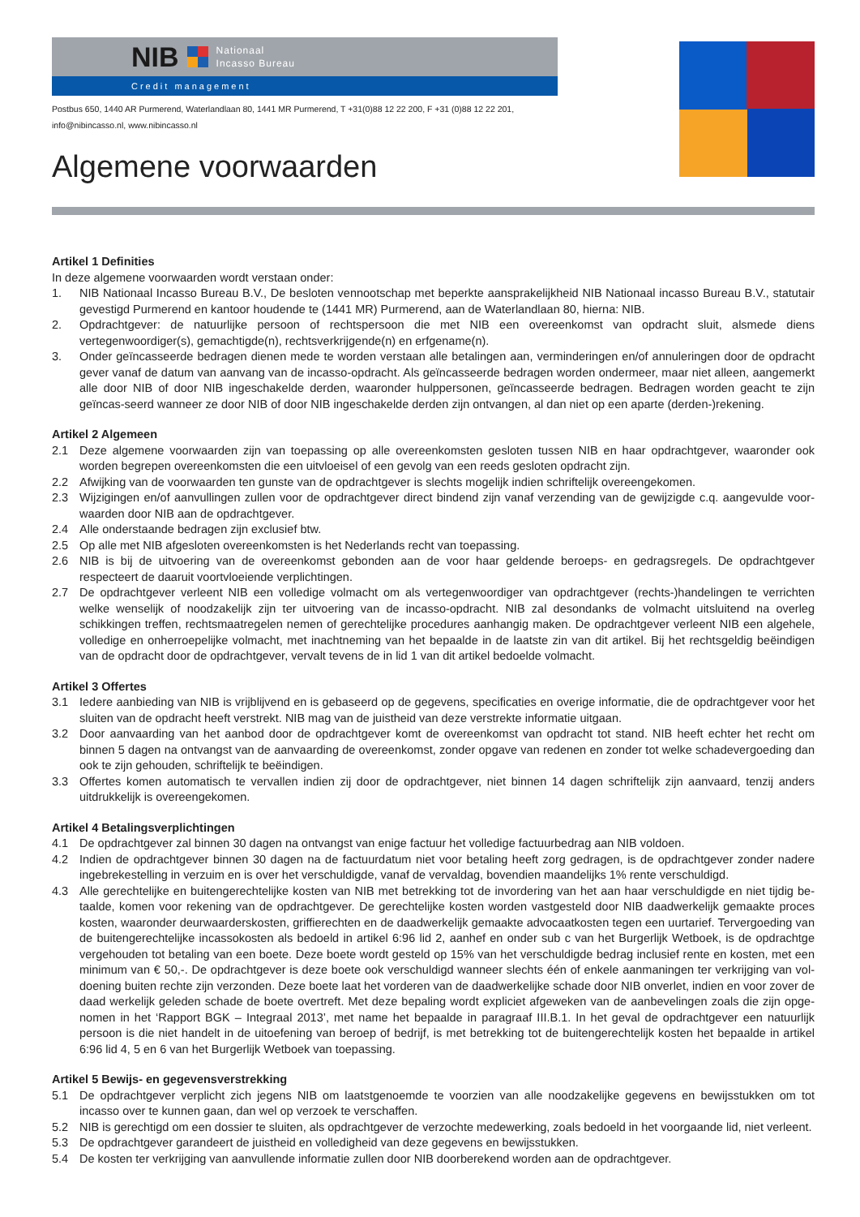NIB Nationaal
Incasso Bureau
Credit management
Postbus 650, 1440 AR Purmerend, Waterlandlaan 80, 1441 MR Purmerend, T +31(0)88 12 22 200, F +31 (0)88 12 22 201,
info@nibincasso.nl, www.nibincasso.nl
Algemene voorwaarden
Artikel 1 Definities
In deze algemene voorwaarden wordt verstaan onder:
1. NIB Nationaal Incasso Bureau B.V., De besloten vennootschap met beperkte aansprakelijkheid NIB Nationaal incasso Bureau B.V., statutair gevestigd Purmerend en kantoor houdende te (1441 MR) Purmerend, aan de Waterlandlaan 80, hierna: NIB.
2. Opdrachtgever: de natuurlijke persoon of rechtspersoon die met NIB een overeenkomst van opdracht sluit, alsmede diens vertegenwoordiger(s), gemachtigde(n), rechtsverkrijgende(n) en erfgename(n).
3. Onder geïncasseerde bedragen dienen mede te worden verstaan alle betalingen aan, verminderingen en/of annuleringen door de opdracht gever vanaf de datum van aanvang van de incasso-opdracht. Als geïncasseerde bedragen worden ondermeer, maar niet alleen, aangemerkt alle door NIB of door NIB ingeschakelde derden, waaronder hulppersonen, geïncasseerde bedragen. Bedragen worden geacht te zijn geïncas-seerd wanneer ze door NIB of door NIB ingeschakelde derden zijn ontvangen, al dan niet op een aparte (derden-)rekening.
Artikel 2 Algemeen
2.1 Deze algemene voorwaarden zijn van toepassing op alle overeenkomsten gesloten tussen NIB en haar opdrachtgever, waaronder ook worden begrepen overeenkomsten die een uitvloeisel of een gevolg van een reeds gesloten opdracht zijn.
2.2 Afwijking van de voorwaarden ten gunste van de opdrachtgever is slechts mogelijk indien schriftelijk overeengekomen.
2.3 Wijzigingen en/of aanvullingen zullen voor de opdrachtgever direct bindend zijn vanaf verzending van de gewijzigde c.q. aangevulde voor-waarden door NIB aan de opdrachtgever.
2.4 Alle onderstaande bedragen zijn exclusief btw.
2.5 Op alle met NIB afgesloten overeenkomsten is het Nederlands recht van toepassing.
2.6 NIB is bij de uitvoering van de overeenkomst gebonden aan de voor haar geldende beroeps- en gedragsregels. De opdrachtgever respecteert de daaruit voortvloeiende verplichtingen.
2.7 De opdrachtgever verleent NIB een volledige volmacht om als vertegenwoordiger van opdrachtgever (rechts-)handelingen te verrichten welke wenselijk of noodzakelijk zijn ter uitvoering van de incasso-opdracht. NIB zal desondanks de volmacht uitsluitend na overleg schikkingen treffen, rechtsmaatregelen nemen of gerechtelijke procedures aanhangig maken. De opdrachtgever verleent NIB een algehele, volledige en onherroepelijke volmacht, met inachtneming van het bepaalde in de laatste zin van dit artikel. Bij het rechtsgeldig beëindigen van de opdracht door de opdrachtgever, vervalt tevens de in lid 1 van dit artikel bedoelde volmacht.
Artikel 3 Offertes
3.1 Iedere aanbieding van NIB is vrijblijvend en is gebaseerd op de gegevens, specificaties en overige informatie, die de opdrachtgever voor het sluiten van de opdracht heeft verstrekt. NIB mag van de juistheid van deze verstrekte informatie uitgaan.
3.2 Door aanvaarding van het aanbod door de opdrachtgever komt de overeenkomst van opdracht tot stand. NIB heeft echter het recht om binnen 5 dagen na ontvangst van de aanvaarding de overeenkomst, zonder opgave van redenen en zonder tot welke schadevergoeding dan ook te zijn gehouden, schriftelijk te beëindigen.
3.3 Offertes komen automatisch te vervallen indien zij door de opdrachtgever, niet binnen 14 dagen schriftelijk zijn aanvaard, tenzij anders uitdrukkelijk is overeengekomen.
Artikel 4 Betalingsverplichtingen
4.1 De opdrachtgever zal binnen 30 dagen na ontvangst van enige factuur het volledige factuurbedrag aan NIB voldoen.
4.2 Indien de opdrachtgever binnen 30 dagen na de factuurdatum niet voor betaling heeft zorg gedragen, is de opdrachtgever zonder nadere ingebrekestelling in verzuim en is over het verschuldigde, vanaf de vervaldag, bovendien maandelijks 1% rente verschuldigd.
4.3 Alle gerechtelijke en buitengerechtelijke kosten van NIB met betrekking tot de invordering van het aan haar verschuldigde en niet tijdig be-taalde, komen voor rekening van de opdrachtgever. De gerechtelijke kosten worden vastgesteld door NIB daadwerkelijk gemaakte proces kosten, waaronder deurwaarderskosten, griffierechten en de daadwerkelijk gemaakte advocaatkosten tegen een uurtarief. Tervergoeding van de buitengerechtelijke incassokosten als bedoeld in artikel 6:96 lid 2, aanhef en onder sub c van het Burgerlijk Wetboek, is de opdrachtge vergehouden tot betaling van een boete. Deze boete wordt gesteld op 15% van het verschuldigde bedrag inclusief rente en kosten, met een minimum van € 50,-. De opdrachtgever is deze boete ook verschuldigd wanneer slechts één of enkele aanmaningen ter verkrijging van vol-doening buiten rechte zijn verzonden. Deze boete laat het vorderen van de daadwerkelijke schade door NIB onverlet, indien en voor zover de daad werkelijk geleden schade de boete overtreft. Met deze bepaling wordt expliciet afgeweken van de aanbevelingen zoals die zijn opge-nomen in het ‘Rapport BGK – Integraal 2013’, met name het bepaalde in paragraaf III.B.1. In het geval de opdrachtgever een natuurlijk persoon is die niet handelt in de uitoefening van beroep of bedrijf, is met betrekking tot de buitengerechtelijk kosten het bepaalde in artikel 6:96 lid 4, 5 en 6 van het Burgerlijk Wetboek van toepassing.
Artikel 5 Bewijs- en gegevensverstrekking
5.1 De opdrachtgever verplicht zich jegens NIB om laatstgenoemde te voorzien van alle noodzakelijke gegevens en bewijsstukken om tot incasso over te kunnen gaan, dan wel op verzoek te verschaffen.
5.2 NIB is gerechtigd om een dossier te sluiten, als opdrachtgever de verzochte medewerking, zoals bedoeld in het voorgaande lid, niet verleent.
5.3 De opdrachtgever garandeert de juistheid en volledigheid van deze gegevens en bewijsstukken.
5.4 De kosten ter verkrijging van aanvullende informatie zullen door NIB doorberekend worden aan de opdrachtgever.